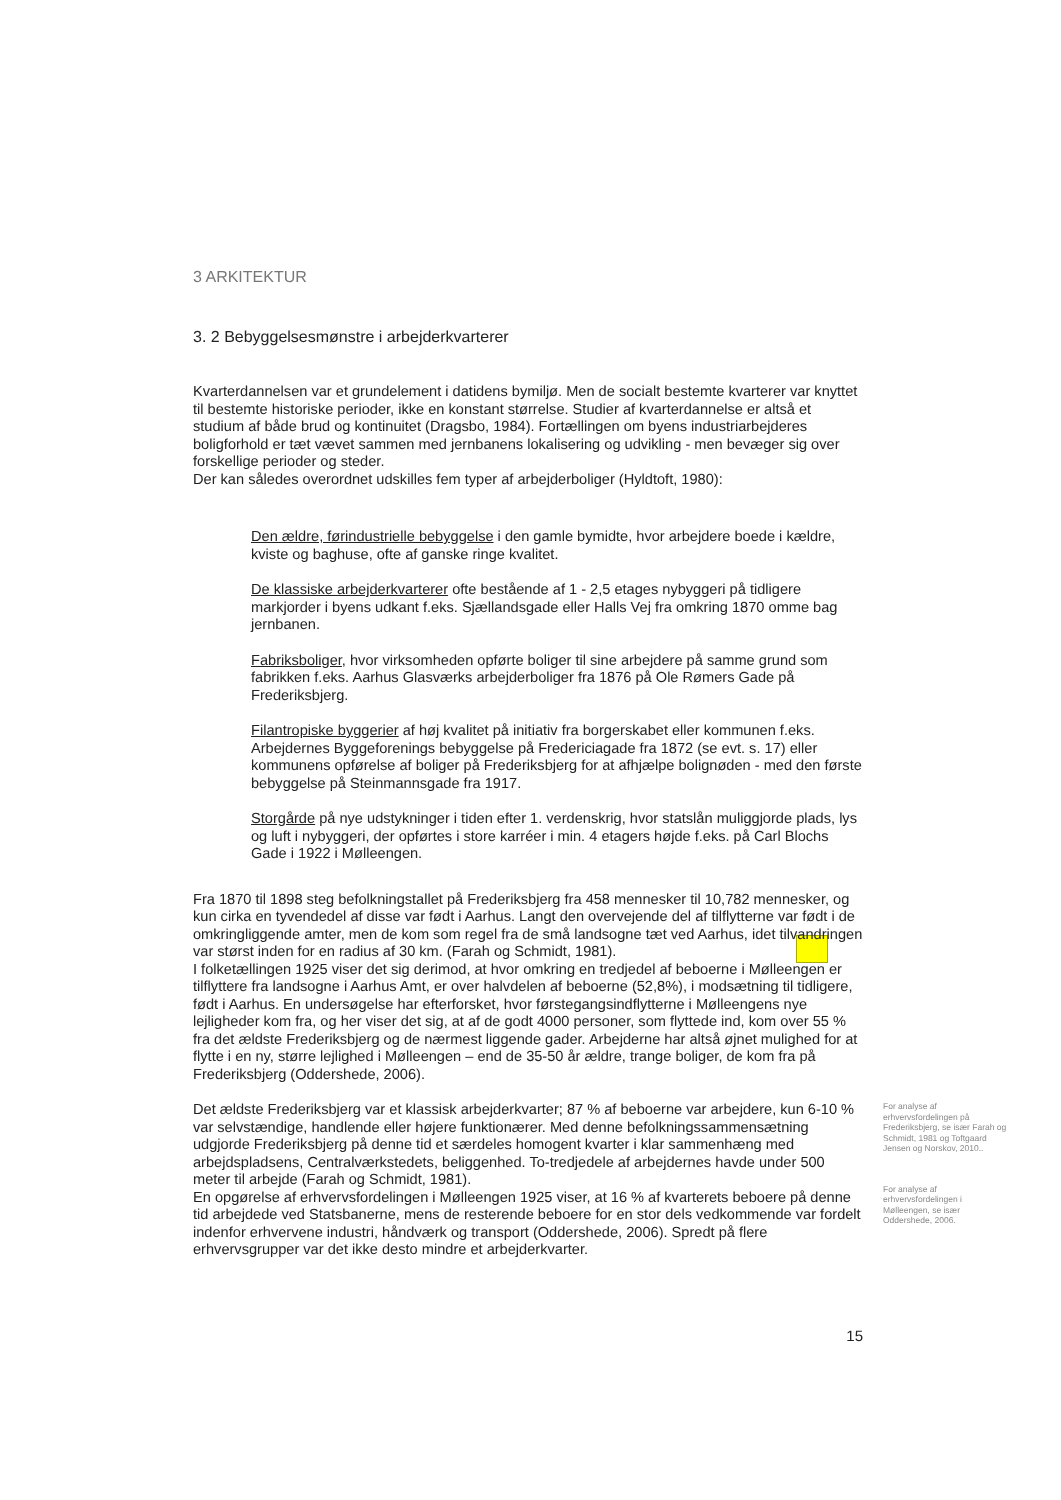3 ARKITEKTUR
3. 2 Bebyggelsesmønstre i arbejderkvarterer
Kvarterdannelsen var et grundelement i datidens bymiljø. Men de socialt bestemte kvarterer var knyttet til bestemte historiske perioder, ikke en konstant størrelse. Studier af kvarterdannelse er altså et studium af både brud og kontinuitet (Dragsbo, 1984). Fortællingen om byens industriarbejderes boligforhold er tæt vævet sammen med jernbanens lokalisering og udvikling - men bevæger sig over forskellige perioder og steder.
Der kan således overordnet udskilles fem typer af arbejderboliger (Hyldtoft, 1980):
Den ældre, førindustrielle bebyggelse i den gamle bymidte, hvor arbejdere boede i kældre, kviste og baghuse, ofte af ganske ringe kvalitet.
De klassiske arbejderkvarterer ofte bestående af 1 - 2,5 etages nybyggeri på tidligere markjorder i byens udkant f.eks. Sjællandsgade eller Halls Vej fra omkring 1870 omme bag jernbanen.
Fabriksboliger, hvor virksomheden opførte boliger til sine arbejdere på samme grund som fabrikken f.eks. Aarhus Glasværks arbejderboliger fra 1876 på Ole Rømers Gade på Frederiksbjerg.
Filantropiske byggerier af høj kvalitet på initiativ fra borgerskabet eller kommunen f.eks. Arbejdernes Byggeforenings bebyggelse på Fredericiagade fra 1872 (se evt. s. 17) eller kommunens opførelse af boliger på Frederiksbjerg for at afhjælpe bolignøden - med den første bebyggelse på Steinmannsgade fra 1917.
Storgårde på nye udstykninger i tiden efter 1. verdenskrig, hvor statslån muliggjorde plads, lys og luft i nybyggeri, der opførtes i store karréer i min. 4 etagers højde f.eks. på Carl Blochs Gade i 1922 i Mølleengen.
Fra 1870 til 1898 steg befolkningstallet på Frederiksbjerg fra 458 mennesker til 10,782 mennesker, og kun cirka en tyvendedel af disse var født i Aarhus. Langt den overvejende del af tilflytterne var født i de omkringliggende amter, men de kom som regel fra de små landsogne tæt ved Aarhus, idet tilvandringen var størst inden for en radius af 30 km. (Farah og Schmidt, 1981).
I folketællingen 1925 viser det sig derimod, at hvor omkring en tredjedel af beboerne i Mølleengen er tilflyttere fra landsogne i Aarhus Amt, er over halvdelen af beboerne (52,8%), i modsætning til tidligere, født i Aarhus. En undersøgelse har efterforsket, hvor førstegangsindflytterne i Mølleengens nye lejligheder kom fra, og her viser det sig, at af de godt 4000 personer, som flyttede ind, kom over 55 % fra det ældste Frederiksbjerg og de nærmest liggende gader. Arbejderne har altså øjnet mulighed for at flytte i en ny, større lejlighed i Mølleengen – end de 35-50 år ældre, trange boliger, de kom fra på Frederiksbjerg (Oddershede, 2006).
Det ældste Frederiksbjerg var et klassisk arbejderkvarter; 87 % af beboerne var arbejdere, kun 6-10 % var selvstændige, handlende eller højere funktionærer. Med denne befolkningssammensætning udgjorde Frederiksbjerg på denne tid et særdeles homogent kvarter i klar sammenhæng med arbejdspladsens, Centralværkstedets, beliggenhed. To-tredjedele af arbejdernes havde under 500 meter til arbejde (Farah og Schmidt, 1981).
En opgørelse af erhvervsfordelingen i Mølleengen 1925 viser, at 16 % af kvarterets beboere på denne tid arbejdede ved Statsbanerne, mens de resterende beboere for en stor dels vedkommende var fordelt indenfor erhvervene industri, håndværk og transport (Oddershede, 2006). Spredt på flere erhvervsgrupper var det ikke desto mindre et arbejderkvarter.
For analyse af erhvervsfordelingen på Frederiksbjerg, se især Farah og Schmidt, 1981 og Toftgaard Jensen og Norskov, 2010..
For analyse af erhvervsfordelingen i Mølleengen, se især Oddershede, 2006.
15